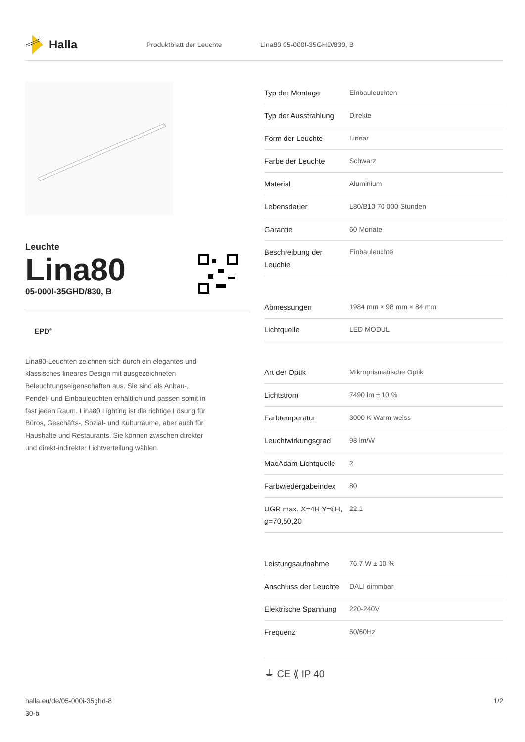Halla
Produktblatt der Leuchte Lina80 05-000I-35GHD/830, B
Leuchte
Lina80
05-000I-35GHD/830, B
EPD<sup>®</sup>
Lina80-Leuchten zeichnen sich durch ein elegantes und klassisches lineares Design mit ausgezeichneten Beleuchtungseigenschaften aus. Sie sind als Anbau-, Pendel- und Einbauleuchten erhältlich und passen somit in fast jeden Raum. Lina80 Lighting ist die richtige Lösung für Büros, Geschäfts-, Sozial- und Kulturräume, aber auch für Haushalte und Restaurants. Sie können zwischen direkter und direkt-indirekter Lichtverteilung wählen.
| Typ der Montage | Einbauleuchten |
| Typ der Ausstrahlung | Direkte |
| Form der Leuchte | Linear |
| Farbe der Leuchte | Schwarz |
| Material | Aluminium |
| Lebensdauer | L80/B10 70 000 Stunden |
| Garantie | 60 Monate |
| Beschreibung der Leuchte | Einbauleuchte |
| Abmessungen | 1984 mm × 98 mm × 84 mm |
| Lichtquelle | LED MODUL |
| Art der Optik | Mikroprismatische Optik |
| Lichtstrom | 7490 lm ± 10 % |
| Farbtemperatur | 3000 K Warm weiss |
| Leuchtwirkungsgrad | 98 lm/W |
| MacAdam Lichtquelle | 2 |
| Farbwiedergabeindex | 80 |
| UGR max. X=4H Y=8H, ϱ=70,50,20 | 22.1 |
| Leistungsaufnahme | 76.7 W ± 10 % |
| Anschluss der Leuchte | DALI dimmbar |
| Elektrische Spannung | 220-240V |
| Frequenz | 50/60Hz |
⏚ CE ⟪ IP 40
halla.eu/de/05-000i-35ghd-8
30-b
1/2